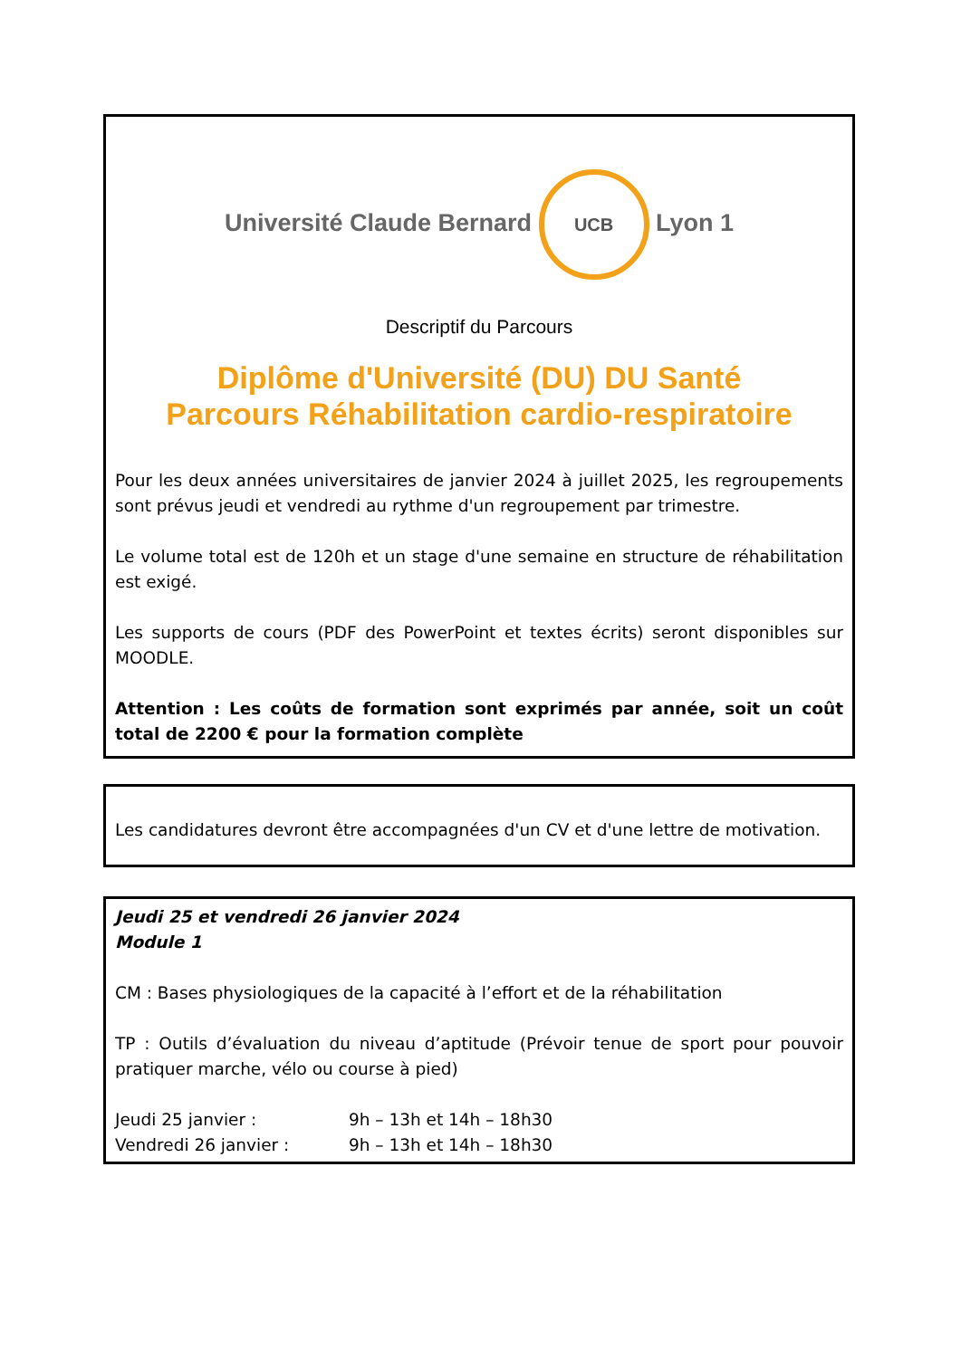Université Claude Bernard UCB Lyon 1
Descriptif du Parcours
Diplôme d'Université (DU) DU Santé
Parcours Réhabilitation cardio-respiratoire
Pour les deux années universitaires de janvier 2024 à juillet 2025, les regroupements sont prévus jeudi et vendredi au rythme d'un regroupement par trimestre.
Le volume total est de 120h et un stage d'une semaine en structure de réhabilitation est exigé.
Les supports de cours (PDF des PowerPoint et textes écrits) seront disponibles sur MOODLE.
Attention : Les coûts de formation sont exprimés par année, soit un coût total de 2200 € pour la formation complète
Les candidatures devront être accompagnées d'un CV et d'une lettre de motivation.
Jeudi 25 et vendredi 26 janvier 2024
Module 1
CM : Bases physiologiques de la capacité à l’effort et de la réhabilitation
TP : Outils d’évaluation du niveau d’aptitude (Prévoir tenue de sport pour pouvoir pratiquer marche, vélo ou course à pied)
Jeudi 25 janvier : 9h – 13h et 14h – 18h30
Vendredi 26 janvier : 9h – 13h et 14h – 18h30